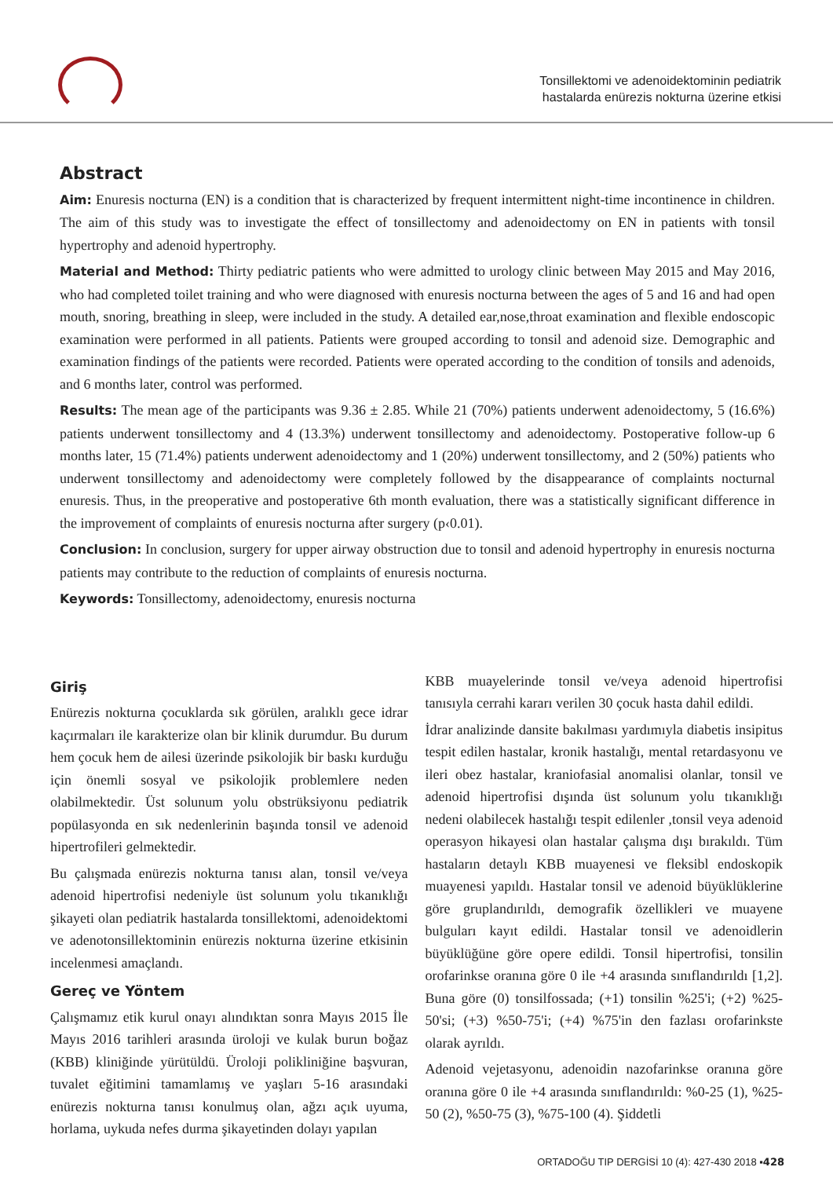Tonsillektomi ve adenoidektominin pediatrik
hastalarda enürezis nokturna üzerine etkisi
Abstract
Aim: Enuresis nocturna (EN) is a condition that is characterized by frequent intermittent night-time incontinence in children. The aim of this study was to investigate the effect of tonsillectomy and adenoidectomy on EN in patients with tonsil hypertrophy and adenoid hypertrophy.
Material and Method: Thirty pediatric patients who were admitted to urology clinic between May 2015 and May 2016, who had completed toilet training and who were diagnosed with enuresis nocturna between the ages of 5 and 16 and had open mouth, snoring, breathing in sleep, were included in the study. A detailed ear,nose,throat examination and flexible endoscopic examination were performed in all patients. Patients were grouped according to tonsil and adenoid size. Demographic and examination findings of the patients were recorded. Patients were operated according to the condition of tonsils and adenoids, and 6 months later, control was performed.
Results: The mean age of the participants was 9.36 ± 2.85. While 21 (70%) patients underwent adenoidectomy, 5 (16.6%) patients underwent tonsillectomy and 4 (13.3%) underwent tonsillectomy and adenoidectomy. Postoperative follow-up 6 months later, 15 (71.4%) patients underwent adenoidectomy and 1 (20%) underwent tonsillectomy, and 2 (50%) patients who underwent tonsillectomy and adenoidectomy were completely followed by the disappearance of complaints nocturnal enuresis. Thus, in the preoperative and postoperative 6th month evaluation, there was a statistically significant difference in the improvement of complaints of enuresis nocturna after surgery (p‹0.01).
Conclusion: In conclusion, surgery for upper airway obstruction due to tonsil and adenoid hypertrophy in enuresis nocturna patients may contribute to the reduction of complaints of enuresis nocturna.
Keywords: Tonsillectomy, adenoidectomy, enuresis nocturna
Giriş
Enürezis nokturna çocuklarda sık görülen, aralıklı gece idrar kaçırmaları ile karakterize olan bir klinik durumdur. Bu durum hem çocuk hem de ailesi üzerinde psikolojik bir baskı kurduğu için önemli sosyal ve psikolojik problemlere neden olabilmektedir. Üst solunum yolu obstrüksiyonu pediatrik popülasyonda en sık nedenlerinin başında tonsil ve adenoid hipertrofileri gelmektedir.
Bu çalışmada enürezis nokturna tanısı alan, tonsil ve/veya adenoid hipertrofisi nedeniyle üst solunum yolu tıkanıklığı şikayeti olan pediatrik hastalarda tonsillektomi, adenoidektomi ve adenotonsillektominin enürezis nokturna üzerine etkisinin incelenmesi amaçlandı.
Gereç ve Yöntem
Çalışmamız etik kurul onayı alındıktan sonra Mayıs 2015 İle Mayıs 2016 tarihleri arasında üroloji ve kulak burun boğaz (KBB) kliniğinde yürütüldü. Üroloji polikliniğine başvuran, tuvalet eğitimini tamamlamış ve yaşları 5-16 arasındaki enürezis nokturna tanısı konulmuş olan, ağzı açık uyuma, horlama, uykuda nefes durma şikayetinden dolayı yapılan
KBB muayelerinde tonsil ve/veya adenoid hipertrofisi tanısıyla cerrahi kararı verilen 30 çocuk hasta dahil edildi.
İdrar analizinde dansite bakılması yardımıyla diabetis insipitus tespit edilen hastalar, kronik hastalığı, mental retardasyonu ve ileri obez hastalar, kraniofasial anomalisi olanlar, tonsil ve adenoid hipertrofisi dışında üst solunum yolu tıkanıklığı nedeni olabilecek hastalığı tespit edilenler ,tonsil veya adenoid operasyon hikayesi olan hastalar çalışma dışı bırakıldı. Tüm hastaların detaylı KBB muayenesi ve fleksibl endoskopik muayenesi yapıldı. Hastalar tonsil ve adenoid büyüklüklerine göre gruplandırıldı, demografik özellikleri ve muayene bulguları kayıt edildi. Hastalar tonsil ve adenoidlerin büyüklüğüne göre opere edildi. Tonsil hipertrofisi, tonsilin orofarinkse oranına göre 0 ile +4 arasında sınıflandırıldı [1,2]. Buna göre (0) tonsilfossada; (+1) tonsilin %25'i; (+2) %25-50'si; (+3) %50-75'i; (+4) %75'in den fazlası orofarinkste olarak ayrıldı.
Adenoid vejetasyonu, adenoidin nazofarinkse oranına göre oranına göre 0 ile +4 arasında sınıflandırıldı: %0-25 (1), %25-50 (2), %50-75 (3), %75-100 (4). Şiddetli
ORTADOĞU TIP DERGİSİ 10 (4): 427-430 2018 ▪428